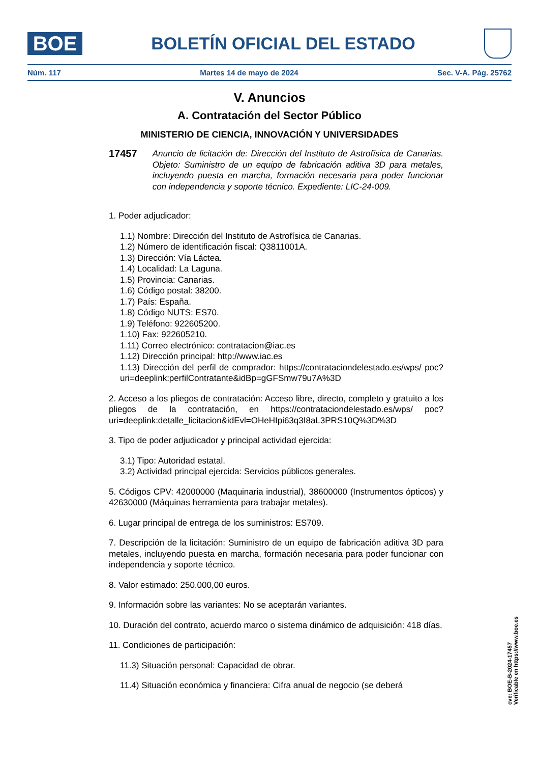BOE
BOLETÍN OFICIAL DEL ESTADO
Núm. 117 Martes 14 de mayo de 2024 Sec. V-A. Pág. 25762
V. Anuncios
A. Contratación del Sector Público
MINISTERIO DE CIENCIA, INNOVACIÓN Y UNIVERSIDADES
17457 Anuncio de licitación de: Dirección del Instituto de Astrofísica de Canarias. Objeto: Suministro de un equipo de fabricación aditiva 3D para metales, incluyendo puesta en marcha, formación necesaria para poder funcionar con independencia y soporte técnico. Expediente: LIC-24-009.
1. Poder adjudicador:
1.1) Nombre: Dirección del Instituto de Astrofísica de Canarias.
1.2) Número de identificación fiscal: Q3811001A.
1.3) Dirección: Vía Láctea.
1.4) Localidad: La Laguna.
1.5) Provincia: Canarias.
1.6) Código postal: 38200.
1.7) País: España.
1.8) Código NUTS: ES70.
1.9) Teléfono: 922605200.
1.10) Fax: 922605210.
1.11) Correo electrónico: contratacion@iac.es
1.12) Dirección principal: http://www.iac.es
1.13) Dirección del perfil de comprador: https://contrataciondelestado.es/wps/ poc?uri=deeplink:perfilContratante&idBp=gGFSmw79u7A%3D
2. Acceso a los pliegos de contratación: Acceso libre, directo, completo y gratuito a los pliegos de la contratación, en https://contrataciondelestado.es/wps/ poc?uri=deeplink:detalle_licitacion&idEvl=OHeHIpi63q3I8aL3PRS10Q%3D%3D
3. Tipo de poder adjudicador y principal actividad ejercida:
3.1) Tipo: Autoridad estatal.
3.2) Actividad principal ejercida: Servicios públicos generales.
5. Códigos CPV: 42000000 (Maquinaria industrial), 38600000 (Instrumentos ópticos) y 42630000 (Máquinas herramienta para trabajar metales).
6. Lugar principal de entrega de los suministros: ES709.
7. Descripción de la licitación: Suministro de un equipo de fabricación aditiva 3D para metales, incluyendo puesta en marcha, formación necesaria para poder funcionar con independencia y soporte técnico.
8. Valor estimado: 250.000,00 euros.
9. Información sobre las variantes: No se aceptarán variantes.
10. Duración del contrato, acuerdo marco o sistema dinámico de adquisición: 418 días.
11. Condiciones de participación:
11.3) Situación personal: Capacidad de obrar.
11.4) Situación económica y financiera: Cifra anual de negocio (se deberá
cve: BOE-B-2024-17457
Verificable en https://www.boe.es